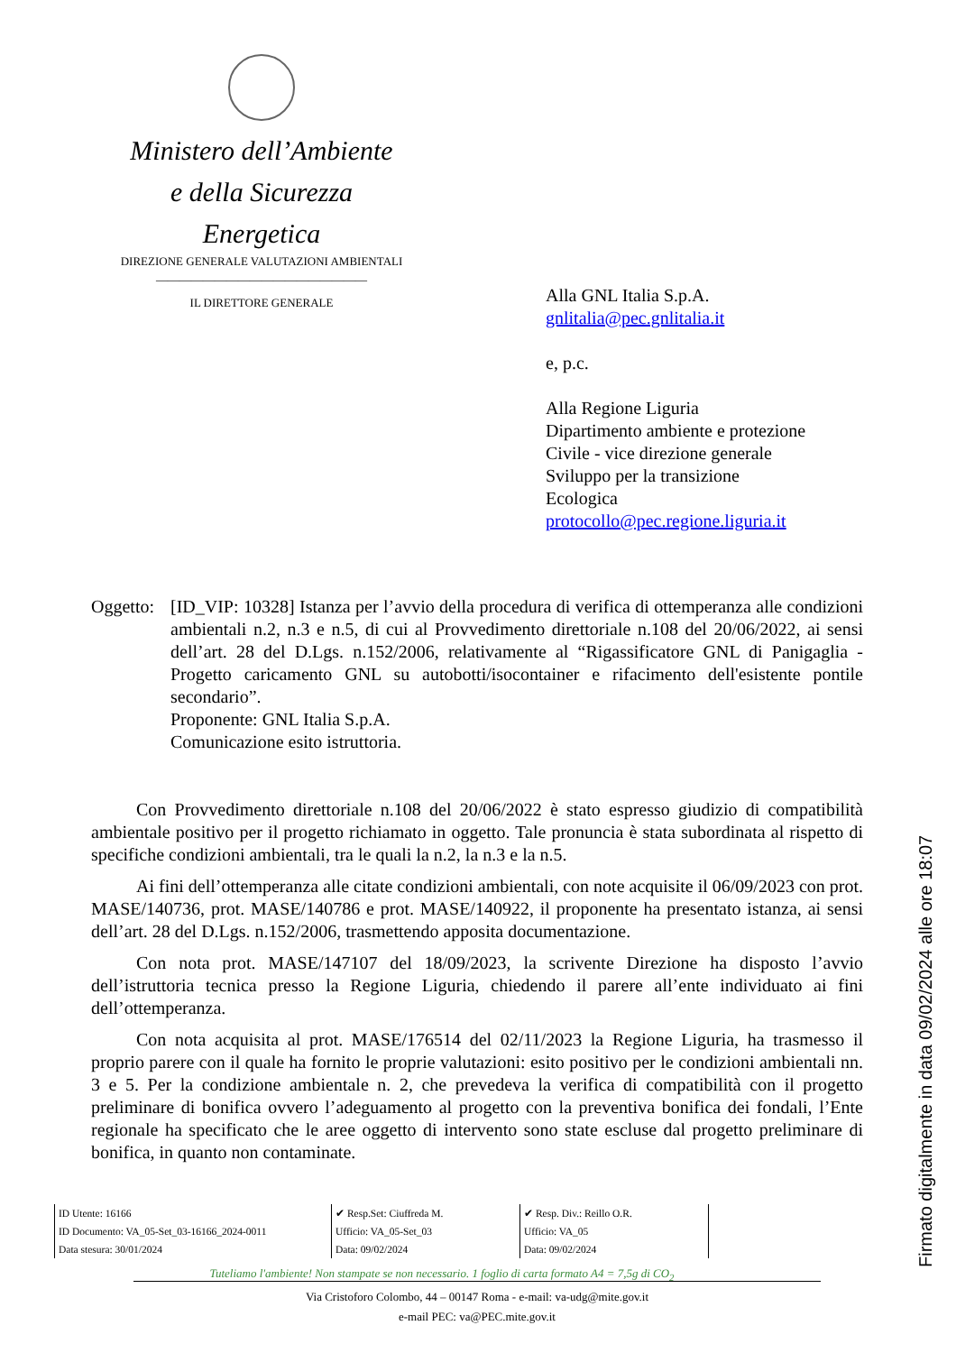Ministero dell’Ambiente
e della Sicurezza Energetica
DIREZIONE GENERALE VALUTAZIONI AMBIENTALI
____________________________________
IL DIRETTORE GENERALE
Alla GNL Italia S.p.A.
gnlitalia@pec.gnlitalia.it
e, p.c.
Alla Regione Liguria
Dipartimento ambiente e protezione
Civile - vice direzione generale
Sviluppo per la transizione
Ecologica
protocollo@pec.regione.liguria.it
Oggetto:
[ID_VIP: 10328] Istanza per l’avvio della procedura di verifica di ottemperanza alle condizioni ambientali n.2, n.3 e n.5, di cui al Provvedimento direttoriale n.108 del 20/06/2022, ai sensi dell’art. 28 del D.Lgs. n.152/2006, relativamente al “Rigassificatore GNL di Panigaglia - Progetto caricamento GNL su autobotti/isocontainer e rifacimento dell'esistente pontile secondario”.
Proponente: GNL Italia S.p.A.
Comunicazione esito istruttoria.
Con Provvedimento direttoriale n.108 del 20/06/2022 è stato espresso giudizio di compatibilità ambientale positivo per il progetto richiamato in oggetto. Tale pronuncia è stata subordinata al rispetto di specifiche condizioni ambientali, tra le quali la n.2, la n.3 e la n.5.
Ai fini dell’ottemperanza alle citate condizioni ambientali, con note acquisite il 06/09/2023 con prot. MASE/140736, prot. MASE/140786 e prot. MASE/140922, il proponente ha presentato istanza, ai sensi dell’art. 28 del D.Lgs. n.152/2006, trasmettendo apposita documentazione.
Con nota prot. MASE/147107 del 18/09/2023, la scrivente Direzione ha disposto l’avvio dell’istruttoria tecnica presso la Regione Liguria, chiedendo il parere all’ente individuato ai fini dell’ottemperanza.
Con nota acquisita al prot. MASE/176514 del 02/11/2023 la Regione Liguria, ha trasmesso il proprio parere con il quale ha fornito le proprie valutazioni: esito positivo per le condizioni ambientali nn. 3 e 5. Per la condizione ambientale n. 2, che prevedeva la verifica di compatibilità con il progetto preliminare di bonifica ovvero l’adeguamento al progetto con la preventiva bonifica dei fondali, l’Ente regionale ha specificato che le aree oggetto di intervento sono state escluse dal progetto preliminare di bonifica, in quanto non contaminate.
| ID Utente: 16166 ID Documento: VA_05-Set_03-16166_2024-0011 Data stesura: 30/01/2024 | ✔ Resp.Set: Ciuffreda M. Ufficio: VA_05-Set_03 Data: 09/02/2024 | ✔ Resp. Div.: Reillo O.R. Ufficio: VA_05 Data: 09/02/2024 |
Tuteliamo l'ambiente! Non stampate se non necessario. 1 foglio di carta formato A4 = 7,5g di CO<sub>2</sub>
Via Cristoforo Colombo, 44 – 00147 Roma - e-mail: va-udg@mite.gov.it
e-mail PEC: va@PEC.mite.gov.it
Firmato digitalmente in data 09/02/2024 alle ore 18:07